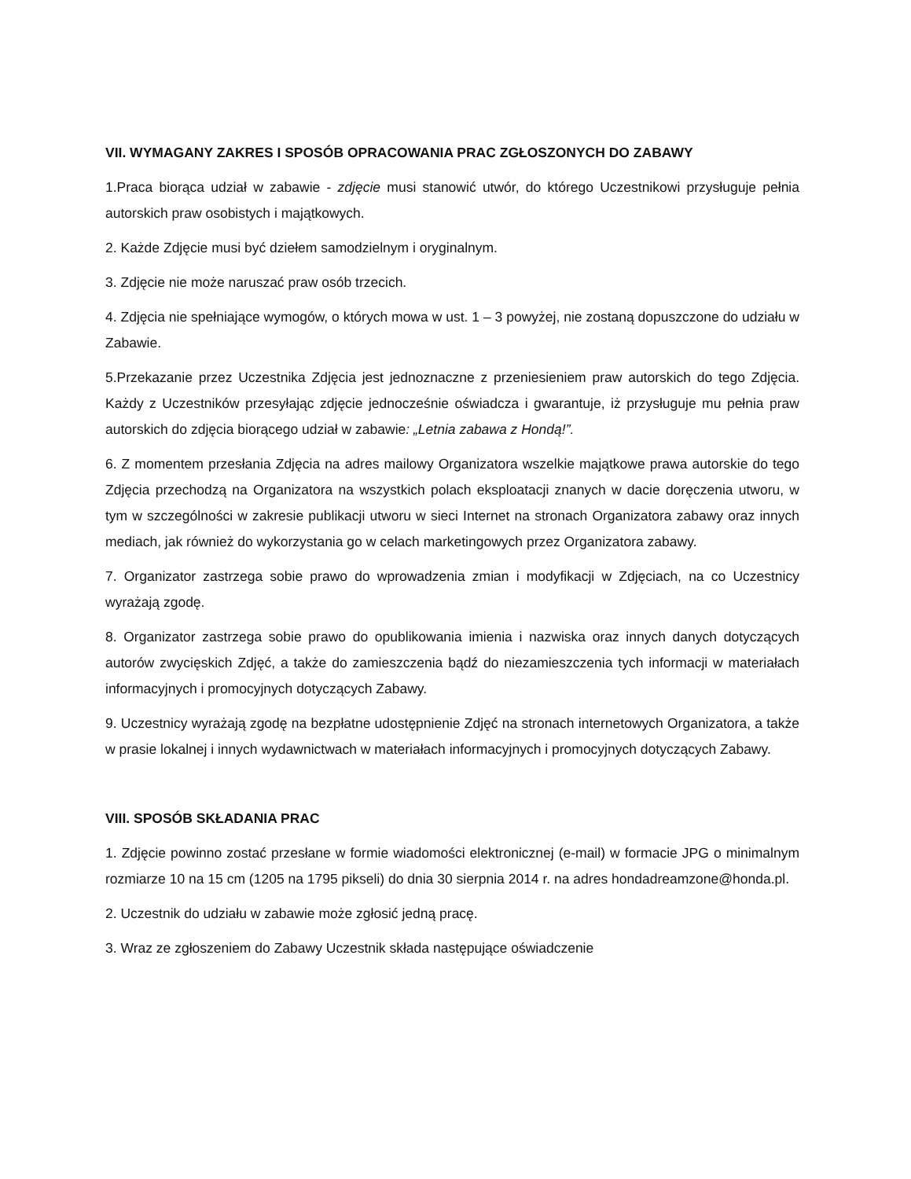VII. WYMAGANY ZAKRES I SPOSÓB OPRACOWANIA PRAC ZGŁOSZONYCH DO ZABAWY
1.Praca biorąca udział w zabawie - zdjęcie musi stanowić utwór, do którego Uczestnikowi przysługuje pełnia autorskich praw osobistych i majątkowych.
2. Każde Zdjęcie musi być dziełem samodzielnym i oryginalnym.
3. Zdjęcie nie może naruszać praw osób trzecich.
4. Zdjęcia nie spełniające wymogów, o których mowa w ust. 1 – 3 powyżej, nie zostaną dopuszczone do udziału w Zabawie.
5.Przekazanie przez Uczestnika Zdjęcia jest jednoznaczne z przeniesieniem praw autorskich do tego Zdjęcia. Każdy z Uczestników przesyłając zdjęcie jednocześnie oświadcza i gwarantuje, iż przysługuje mu pełnia praw autorskich do zdjęcia biorącego udział w zabawie: „Letnia zabawa z Hondą!”.
6. Z momentem przesłania Zdjęcia na adres mailowy Organizatora wszelkie majątkowe prawa autorskie do tego Zdjęcia przechodzą na Organizatora na wszystkich polach eksploatacji znanych w dacie doręczenia utworu, w tym w szczególności w zakresie publikacji utworu w sieci Internet na stronach Organizatora zabawy oraz innych mediach, jak również do wykorzystania go w celach marketingowych przez Organizatora zabawy.
7. Organizator zastrzega sobie prawo do wprowadzenia zmian i modyfikacji w Zdjęciach, na co Uczestnicy wyrażają zgodę.
8. Organizator zastrzega sobie prawo do opublikowania imienia i nazwiska oraz innych danych dotyczących autorów zwycięskich Zdjęć, a także do zamieszczenia bądź do niezamieszczenia tych informacji w materiałach informacyjnych i promocyjnych dotyczących Zabawy.
9. Uczestnicy wyrażają zgodę na bezpłatne udostępnienie Zdjęć na stronach internetowych Organizatora, a także w prasie lokalnej i innych wydawnictwach w materiałach informacyjnych i promocyjnych dotyczących Zabawy.
VIII. SPOSÓB SKŁADANIA PRAC
1. Zdjęcie powinno zostać przesłane w formie wiadomości elektronicznej (e-mail) w formacie JPG o minimalnym rozmiarze 10 na 15 cm (1205 na 1795 pikseli) do dnia 30 sierpnia 2014 r. na adres hondadreamzone@honda.pl.
2. Uczestnik do udziału w zabawie może zgłosić jedną pracę.
3. Wraz ze zgłoszeniem do Zabawy Uczestnik składa następujące oświadczenie